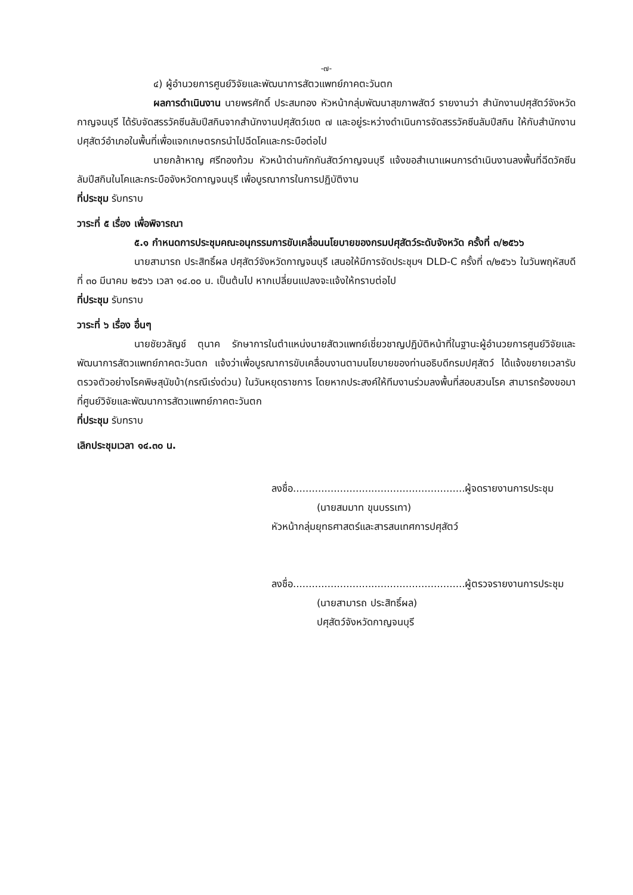-๗-
๔) ผู้อำนวยการศูนย์วิจัยและพัฒนาการสัตวแพทย์ภาคตะวันตก
ผลการดำเนินงาน นายพรศักดิ์ ประสมทอง หัวหน้ากลุ่มพัฒนาสุขภาพสัตว์ รายงานว่า สำนักงานปศุสัตว์จังหวัดกาญจนบุรี ได้รับจัดสรรวัคซีนลัมปีสกินจากสำนักงานปศุสัตว์เขต ๗ และอยู่ระหว่างดำเนินการจัดสรรวัคซีนลัมปีสกิน ให้กับสำนักงานปศุสัตว์อำเภอในพื้นที่เพื่อแจกเกษตรกรนำไปฉีดโคและกระบือต่อไป
นายกล้าหาญ ศรีทองท้วม หัวหน้าด่านกักกันสัตว์กาญจนบุรี แจ้งขอสำเนาแผนการดำเนินงานลงพื้นที่ฉีดวัคซีนลัมปีสกินในโคและกระบือจังหวัดกาญจนบุรี เพื่อบูรณาการในการปฏิบัติงาน
ที่ประชุม รับทราบ
วาระที่ ๕ เรื่อง เพื่อพิจารณา
๕.๑ กำหนดการประชุมคณะอนุกรรมการขับเคลื่อนนโยบายของกรมปศุสัตว์ระดับจังหวัด ครั้งที่ ๓/๒๕๖๖
นายสามารถ ประสิทธิ์ผล ปศุสัตว์จังหวัดกาญจนบุรี เสนอให้มีการจัดประชุมฯ DLD-C ครั้งที่ ๓/๒๕๖๖ ในวันพฤหัสบดีที่ ๓๐ มีนาคม ๒๕๖๖ เวลา ๑๔.๐๐ น. เป็นต้นไป หากเปลี่ยนแปลงจะแจ้งให้ทราบต่อไป
ที่ประชุม รับทราบ
วาระที่ ๖ เรื่อง อื่นๆ
นายชัยวลัญช์ ตุนาค รักษาการในตำแหน่งนายสัตวแพทย์เชี่ยวชาญปฏิบัติหน้าที่ในฐานะผู้อำนวยการศูนย์วิจัยและพัฒนาการสัตวแพทย์ภาคตะวันตก แจ้งว่าเพื่อบูรณาการขับเคลื่อนงานตามนโยบายของท่านอธิบดีกรมปศุสัตว์ ได้แจ้งขยายเวลารับตรวจตัวอย่างโรคพิษสุนัขบ้า(กรณีเร่งด่วน) ในวันหยุดราชการ โดยหากประสงค์ให้ทีมงานร่วมลงพื้นที่สอบสวนโรค สามารถร้องขอมาที่ศูนย์วิจัยและพัฒนาการสัตวแพทย์ภาคตะวันตก
ที่ประชุม รับทราบ
เลิกประชุมเวลา ๑๔.๓๐ น.
ลงชื่อ.......................................................ผู้จดรายงานการประชุม
(นายสมมาท ขุนบรรเทา)
หัวหน้ากลุ่มยุทธศาสตร์และสารสนเทศการปศุสัตว์
ลงชื่อ.......................................................ผู้ตรวจรายงานการประชุม
(นายสามารถ ประสิทธิ์ผล)
ปศุสัตว์จังหวัดกาญจนบุรี